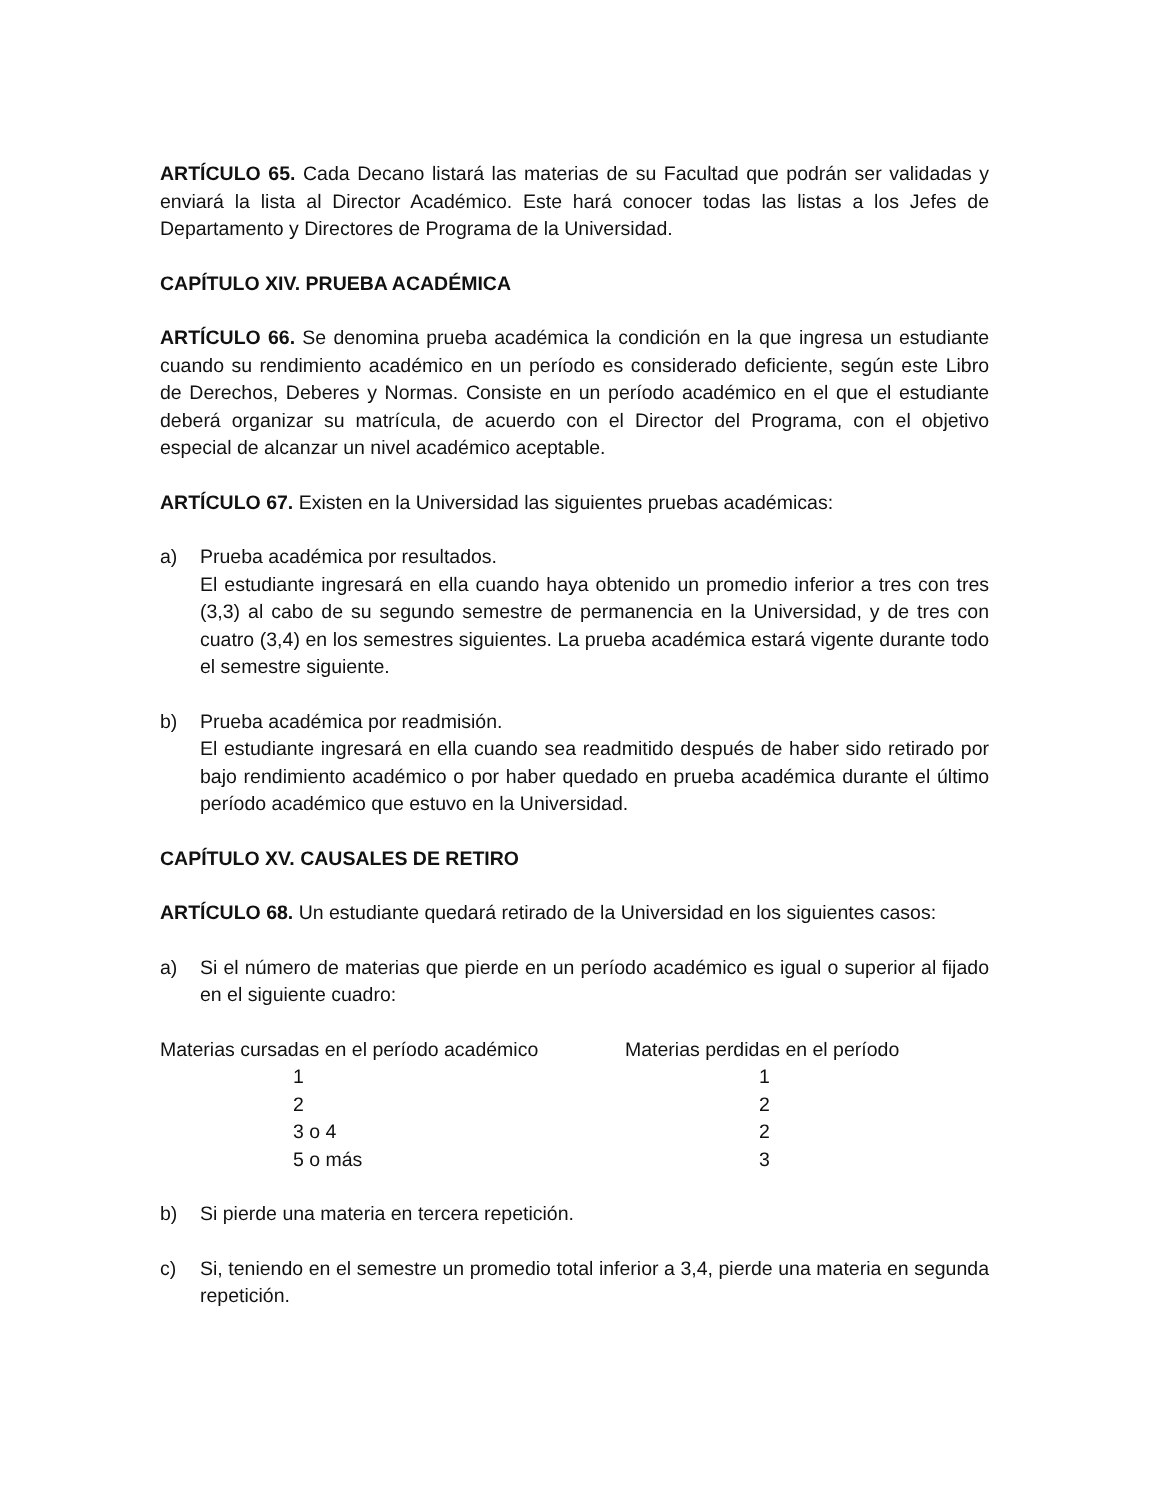ARTÍCULO 65. Cada Decano listará las materias de su Facultad que podrán ser validadas y enviará la lista al Director Académico. Este hará conocer todas las listas a los Jefes de Departamento y Directores de Programa de la Universidad.
CAPÍTULO XIV. PRUEBA ACADÉMICA
ARTÍCULO 66. Se denomina prueba académica la condición en la que ingresa un estudiante cuando su rendimiento académico en un período es considerado deficiente, según este Libro de Derechos, Deberes y Normas. Consiste en un período académico en el que el estudiante deberá organizar su matrícula, de acuerdo con el Director del Programa, con el objetivo especial de alcanzar un nivel académico aceptable.
ARTÍCULO 67. Existen en la Universidad las siguientes pruebas académicas:
a) Prueba académica por resultados.
El estudiante ingresará en ella cuando haya obtenido un promedio inferior a tres con tres (3,3) al cabo de su segundo semestre de permanencia en la Universidad, y de tres con cuatro (3,4) en los semestres siguientes. La prueba académica estará vigente durante todo el semestre siguiente.
b) Prueba académica por readmisión.
El estudiante ingresará en ella cuando sea readmitido después de haber sido retirado por bajo rendimiento académico o por haber quedado en prueba académica durante el último período académico que estuvo en la Universidad.
CAPÍTULO XV. CAUSALES DE RETIRO
ARTÍCULO 68. Un estudiante quedará retirado de la Universidad en los siguientes casos:
a) Si el número de materias que pierde en un período académico es igual o superior al fijado en el siguiente cuadro:
| Materias cursadas en el período académico | Materias perdidas en el período |
| --- | --- |
| 1 | 1 |
| 2 | 2 |
| 3 o 4 | 2 |
| 5 o más | 3 |
b) Si pierde una materia en tercera repetición.
c) Si, teniendo en el semestre un promedio total inferior a 3,4, pierde una materia en segunda repetición.